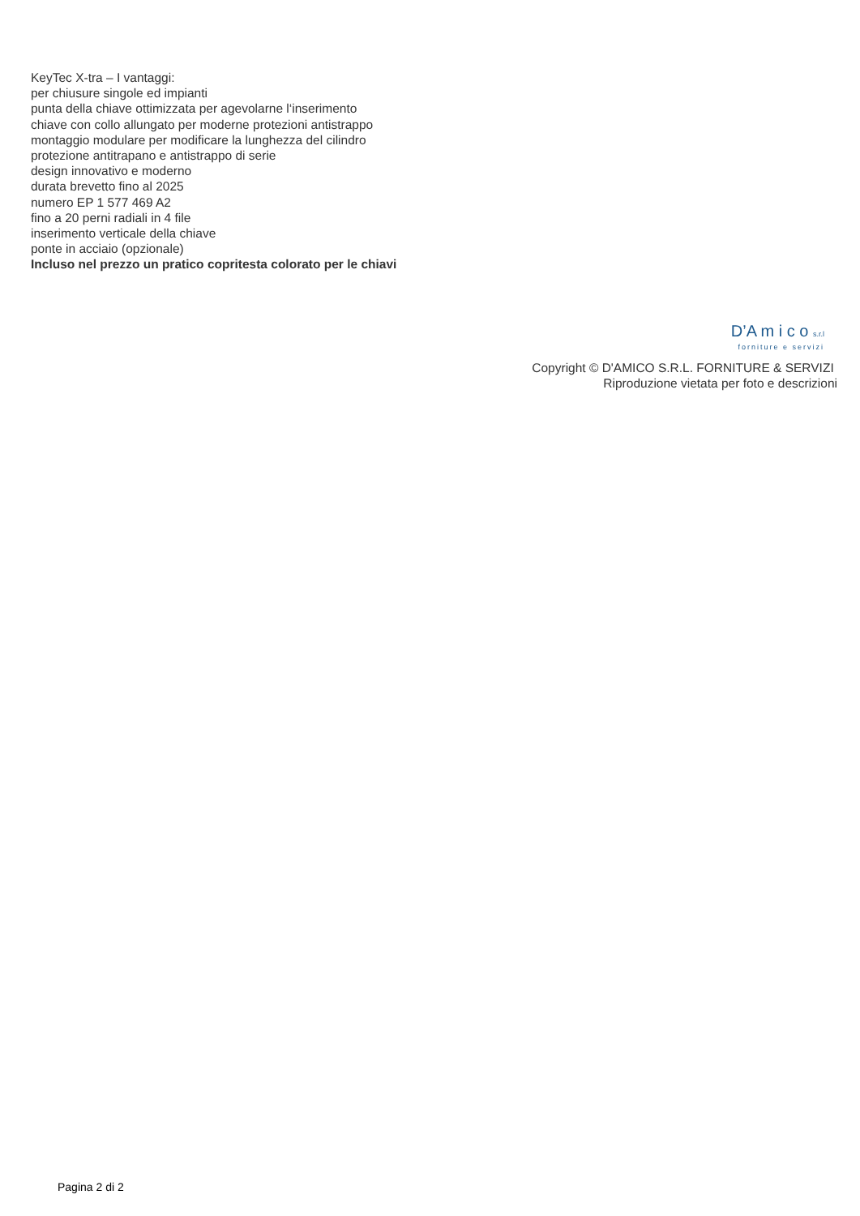KeyTec X-tra – I vantaggi:
per chiusure singole ed impianti
punta della chiave ottimizzata per agevolarne l‘inserimento
chiave con collo allungato per moderne protezioni antistrappo
montaggio modulare per modificare la lunghezza del cilindro
protezione antitrapano e antistrappo di serie
design innovativo e moderno
durata brevetto fino al 2025
numero EP 1 577 469 A2
fino a 20 perni radiali in 4 file
inserimento verticale della chiave
ponte in acciaio (opzionale)
Incluso nel prezzo un pratico copritesta colorato per le chiavi
D’A m i c o s.r.l
forniture e servizi
Copyright © D'AMICO S.R.L. FORNITURE & SERVIZI
Riproduzione vietata per foto e descrizioni
Pagina 2 di 2